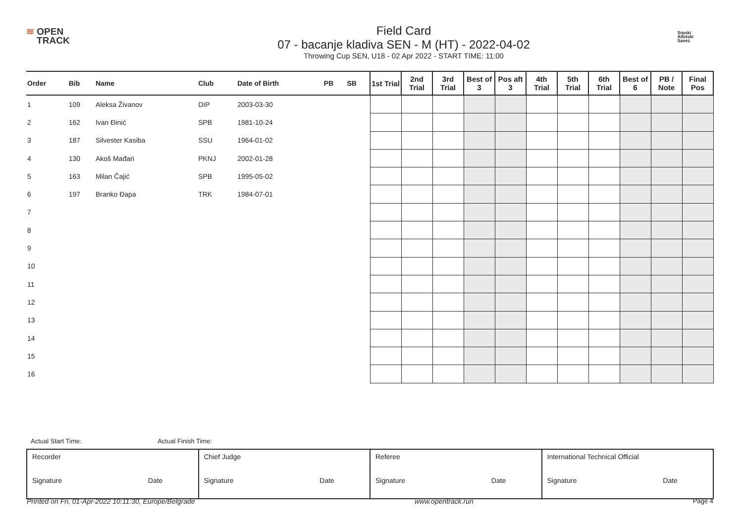≋ OPEN
TRACK
Field Card
07 - bacanje kladiva SEN - M (HT) - 2022-04-02
Throwing Cup SEN, U18 - 02 Apr 2022 - START TIME: 11:00
Srpski
Atletski
Savez
| Order | Bib | Name | Club | Date of Birth | PB | SB | 1st Trial | 2nd Trial | 3rd Trial | Best of 3 | Pos aft 3 | 4th Trial | 5th Trial | 6th Trial | Best of 6 | PB / Note | Final Pos |
| --- | --- | --- | --- | --- | --- | --- | --- | --- | --- | --- | --- | --- | --- | --- | --- | --- | --- |
| 1 | 109 | Aleksa Živanov | DIP | 2003-03-30 | | | | | | | | | | | | | |
| 2 | 162 | Ivan Đinić | SPB | 1981-10-24 | | | | | | | | | | | | | |
| 3 | 187 | Silvester Kasiba | SSU | 1964-01-02 | | | | | | | | | | | | | |
| 4 | 130 | Akoš Mađari | PKNJ | 2002-01-28 | | | | | | | | | | | | | |
| 5 | 163 | Milan Čajić | SPB | 1995-05-02 | | | | | | | | | | | | | |
| 6 | 197 | Branko Đapa | TRK | 1984-07-01 | | | | | | | | | | | | | |
| 7 | | | | | | | | | | | | | | | | | |
| 8 | | | | | | | | | | | | | | | | | |
| 9 | | | | | | | | | | | | | | | | | |
| 10 | | | | | | | | | | | | | | | | | |
| 11 | | | | | | | | | | | | | | | | | |
| 12 | | | | | | | | | | | | | | | | | |
| 13 | | | | | | | | | | | | | | | | | |
| 14 | | | | | | | | | | | | | | | | | |
| 15 | | | | | | | | | | | | | | | | | |
| 16 | | | | | | | | | | | | | | | | | |
Actual Start Time: Actual Finish Time:
| Recorder Signature Date | Chief Judge Signature Date | Referee Signature Date | International Technical Official Signature Date |
Printed on Fri, 01-Apr-2022 10:11:30, Europe/Belgrade www.opentrack.run Page 4